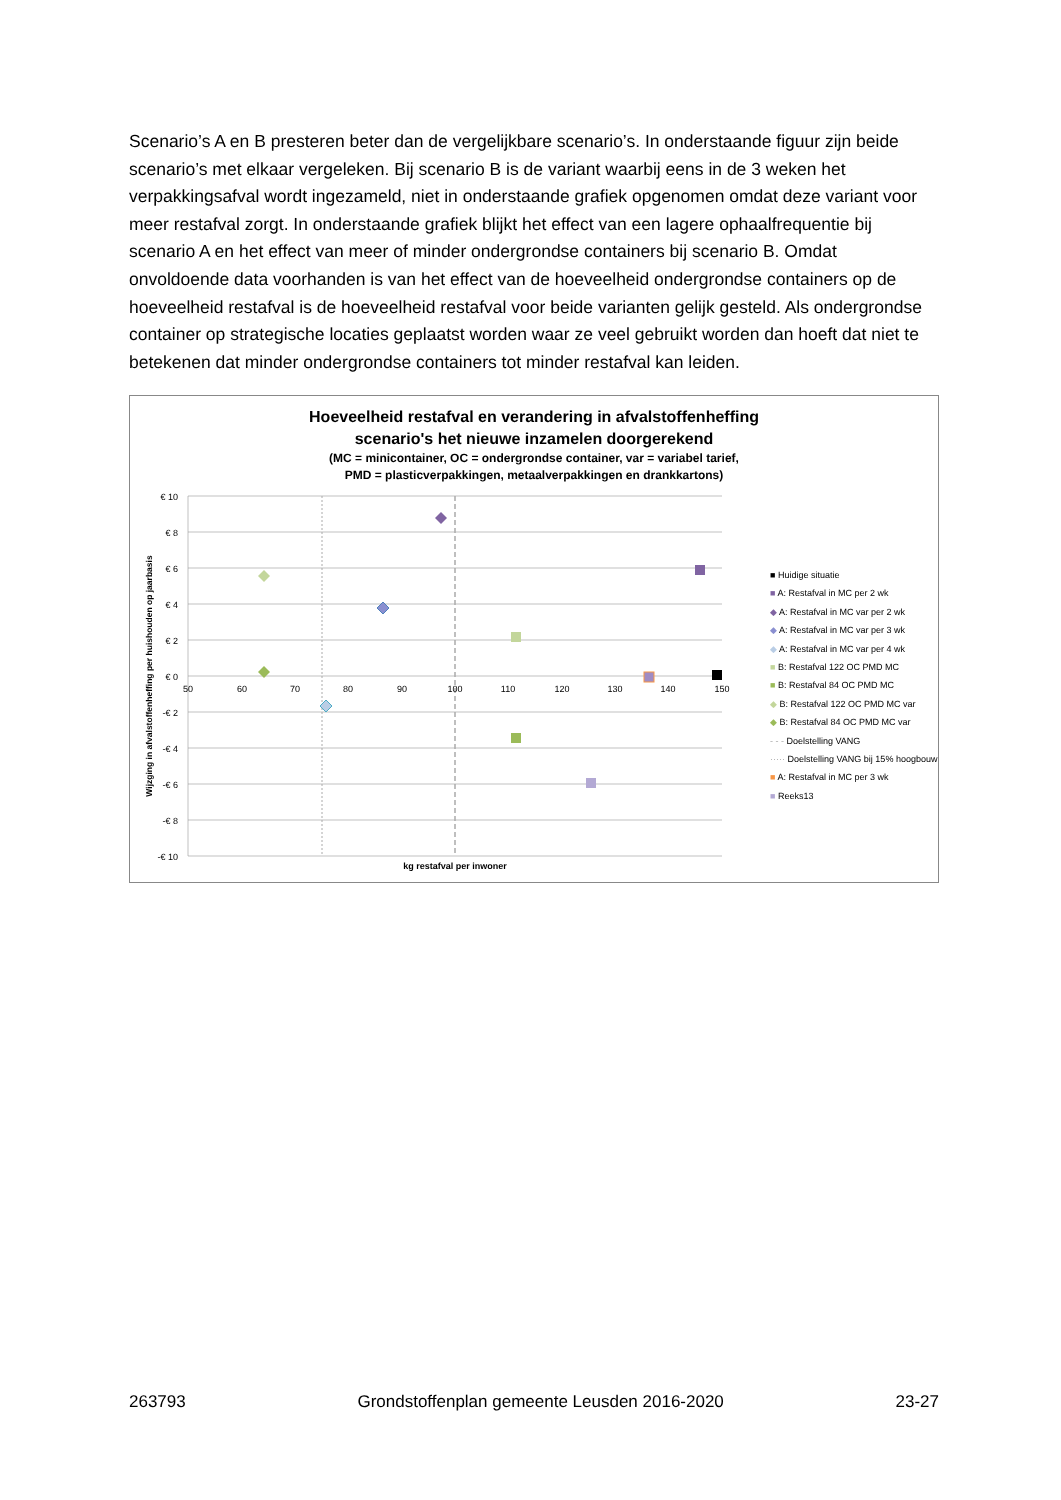Scenario’s A en B presteren beter dan de vergelijkbare scenario’s. In onderstaande figuur zijn beide scenario’s met elkaar vergeleken. Bij scenario B is de variant waarbij eens in de 3 weken het verpakkingsafval wordt ingezameld, niet in onderstaande grafiek opgenomen omdat deze variant voor meer restafval zorgt. In onderstaande grafiek blijkt het effect van een lagere ophaalfrequentie bij scenario A en het effect van meer of minder ondergrondse containers bij scenario B. Omdat onvoldoende data voorhanden is van het effect van de hoeveelheid ondergrondse containers op de hoeveelheid restafval is de hoeveelheid restafval voor beide varianten gelijk gesteld. Als ondergrondse container op strategische locaties geplaatst worden waar ze veel gebruikt worden dan hoeft dat niet te betekenen dat minder ondergrondse containers tot minder restafval kan leiden.
Hoeveelheid restafval en verandering in afvalstoffenheffing
scenario's het nieuwe inzamelen doorgerekend
(MC = minicontainer, OC = ondergrondse container, var = variabel tarief,
PMD = plasticverpakkingen, metaalverpakkingen en drankkartons)
€ 10
€ 8
€ 6
€ 4
€ 2
€ 0
-€ 2
-€ 4
-€ 6
-€ 8
-€ 10
50
60
70
80
90
100
110
120
130
140
150
kg restafval per inwoner
Wijzging in afvalstoffenheffing per huishouden op jaarbasis
■ Huidige situatie
■ A: Restafval in MC per 2 wk
◆ A: Restafval in MC var per 2 wk
◆ A: Restafval in MC var per 3 wk
◆ A: Restafval in MC var per 4 wk
■ B: Restafval 122 OC PMD MC
■ B: Restafval 84 OC PMD MC
◆ B: Restafval 122 OC PMD MC var
◆ B: Restafval 84 OC PMD MC var
- - - Doelstelling VANG
····· Doelstelling VANG bij 15% hoogbouw
■ A: Restafval in MC per 3 wk
■ Reeks13
263793 Grondstoffenplan gemeente Leusden 2016-2020 23-27